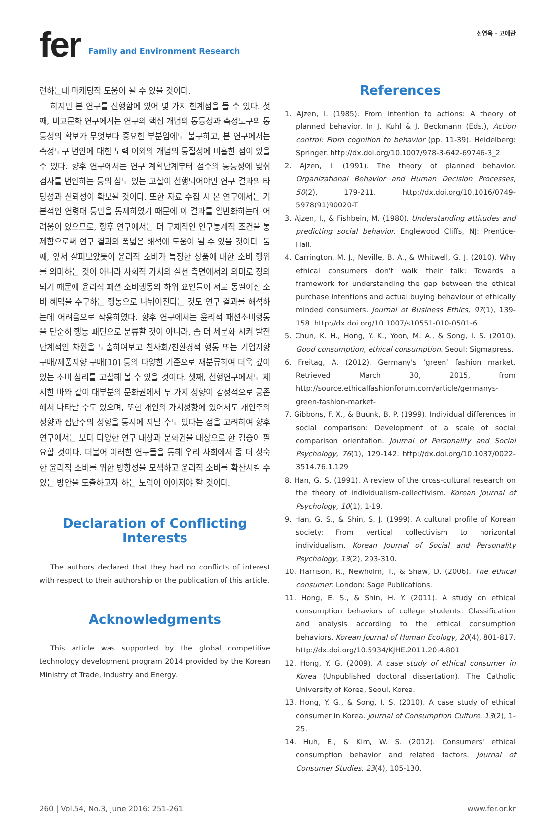fer
신연욱 · 고애란
Family and Environment Research
련하는데 마케팅적 도움이 될 수 있을 것이다.
하지만 본 연구를 진행함에 있어 몇 가지 한계점을 들 수 있다. 첫째, 비교문화 연구에서는 연구의 핵심 개념의 동등성과 측정도구의 동등성의 확보가 무엇보다 중요한 부분임에도 불구하고, 본 연구에서는 측정도구 번안에 대한 노력 이외의 개념의 동질성에 미흡한 점이 있을 수 있다. 향후 연구에서는 연구 계획단계부터 점수의 동등성에 맞춰 검사를 번안하는 등의 심도 있는 고찰이 선행되어야만 연구 결과의 타당성과 신뢰성이 확보될 것이다. 또한 자료 수집 시 본 연구에서는 기본적인 연령대 등만을 통제하였기 때문에 이 결과를 일반화하는데 어려움이 있으므로, 향후 연구에서는 더 구체적인 인구통계적 조건을 통제함으로써 연구 결과의 폭넓은 해석에 도움이 될 수 있을 것이다. 둘째, 앞서 살펴보았듯이 윤리적 소비가 특정한 상품에 대한 소비 행위를 의미하는 것이 아니라 사회적 가치의 실천 측면에서의 의미로 정의되기 때문에 윤리적 패션 소비행동의 하위 요인들이 서로 동떨어진 소비 혜택을 추구하는 행동으로 나뉘어진다는 것도 연구 결과를 해석하는데 어려움으로 작용하였다. 향후 연구에서는 윤리적 패션소비행동을 단순히 행동 패턴으로 분류할 것이 아니라, 좀 더 세분화 시켜 발전 단계적인 차원을 도출하여보고 친사회/친환경적 행동 또는 기업지향 구매/제품지향 구매[10] 등의 다양한 기준으로 재분류하여 더욱 깊이 있는 소비 심리를 고찰해 볼 수 있을 것이다. 셋째, 선행연구에서도 제시한 바와 같이 대부분의 문화권에서 두 가지 성향이 감정적으로 공존해서 나타날 수도 있으며, 또한 개인의 가치성향에 있어서도 개인주의 성향과 집단주의 성향을 동시에 지닐 수도 있다는 점을 고려하여 향후 연구에서는 보다 다양한 연구 대상과 문화권을 대상으로 한 검증이 필요할 것이다. 더불어 이러한 연구들을 통해 우리 사회에서 좀 더 성숙한 윤리적 소비를 위한 방향성을 모색하고 윤리적 소비를 확산시킬 수 있는 방안을 도출하고자 하는 노력이 이어져야 할 것이다.
Declaration of Conflicting Interests
The authors declared that they had no conflicts of interest with respect to their authorship or the publication of this article.
Acknowledgments
This article was supported by the global competitive technology development program 2014 provided by the Korean Ministry of Trade, Industry and Energy.
References
1. Ajzen, I. (1985). From intention to actions: A theory of planned behavior. In J. Kuhl & J. Beckmann (Eds.), Action control: From cognition to behavior (pp. 11-39). Heidelberg: Springer. http://dx.doi.org/10.1007/978-3-642-69746-3_2
2. Ajzen, I. (1991). The theory of planned behavior. Organizational Behavior and Human Decision Processes, 50(2), 179-211. http://dx.doi.org/10.1016/0749-5978(91)90020-T
3. Ajzen, I., & Fishbein, M. (1980). Understanding attitudes and predicting social behavior. Englewood Cliffs, NJ: Prentice-Hall.
4. Carrington, M. J., Neville, B. A., & Whitwell, G. J. (2010). Why ethical consumers don't walk their talk: Towards a framework for understanding the gap between the ethical purchase intentions and actual buying behaviour of ethically minded consumers. Journal of Business Ethics, 97(1), 139-158. http://dx.doi.org/10.1007/s10551-010-0501-6
5. Chun, K. H., Hong, Y. K., Yoon, M. A., & Song, I. S. (2010). Good consumption, ethical consumption. Seoul: Sigmapress.
6. Freitag, A. (2012). Germany's ‘green’ fashion market. Retrieved March 30, 2015, from http://source.ethicalfashionforum.com/article/germanys-green-fashion-market-
7. Gibbons, F. X., & Buunk, B. P. (1999). Individual differences in social comparison: Development of a scale of social comparison orientation. Journal of Personality and Social Psychology, 76(1), 129-142. http://dx.doi.org/10.1037/0022-3514.76.1.129
8. Han, G. S. (1991). A review of the cross-cultural research on the theory of individualism-collectivism. Korean Journal of Psychology, 10(1), 1-19.
9. Han, G. S., & Shin, S. J. (1999). A cultural profile of Korean society: From vertical collectivism to horizontal individualism. Korean Journal of Social and Personality Psychology, 13(2), 293-310.
10. Harrison, R., Newholm, T., & Shaw, D. (2006). The ethical consumer. London: Sage Publications.
11. Hong, E. S., & Shin, H. Y. (2011). A study on ethical consumption behaviors of college students: Classification and analysis according to the ethical consumption behaviors. Korean Journal of Human Ecology, 20(4), 801-817. http://dx.doi.org/10.5934/KJHE.2011.20.4.801
12. Hong, Y. G. (2009). A case study of ethical consumer in Korea (Unpublished doctoral dissertation). The Catholic University of Korea, Seoul, Korea.
13. Hong, Y. G., & Song, I. S. (2010). A case study of ethical consumer in Korea. Journal of Consumption Culture, 13(2), 1-25.
14. Huh, E., & Kim, W. S. (2012). Consumers' ethical consumption behavior and related factors. Journal of Consumer Studies, 23(4), 105-130.
260 | Vol.54, No.3, June 2016: 251-261 www.fer.or.kr